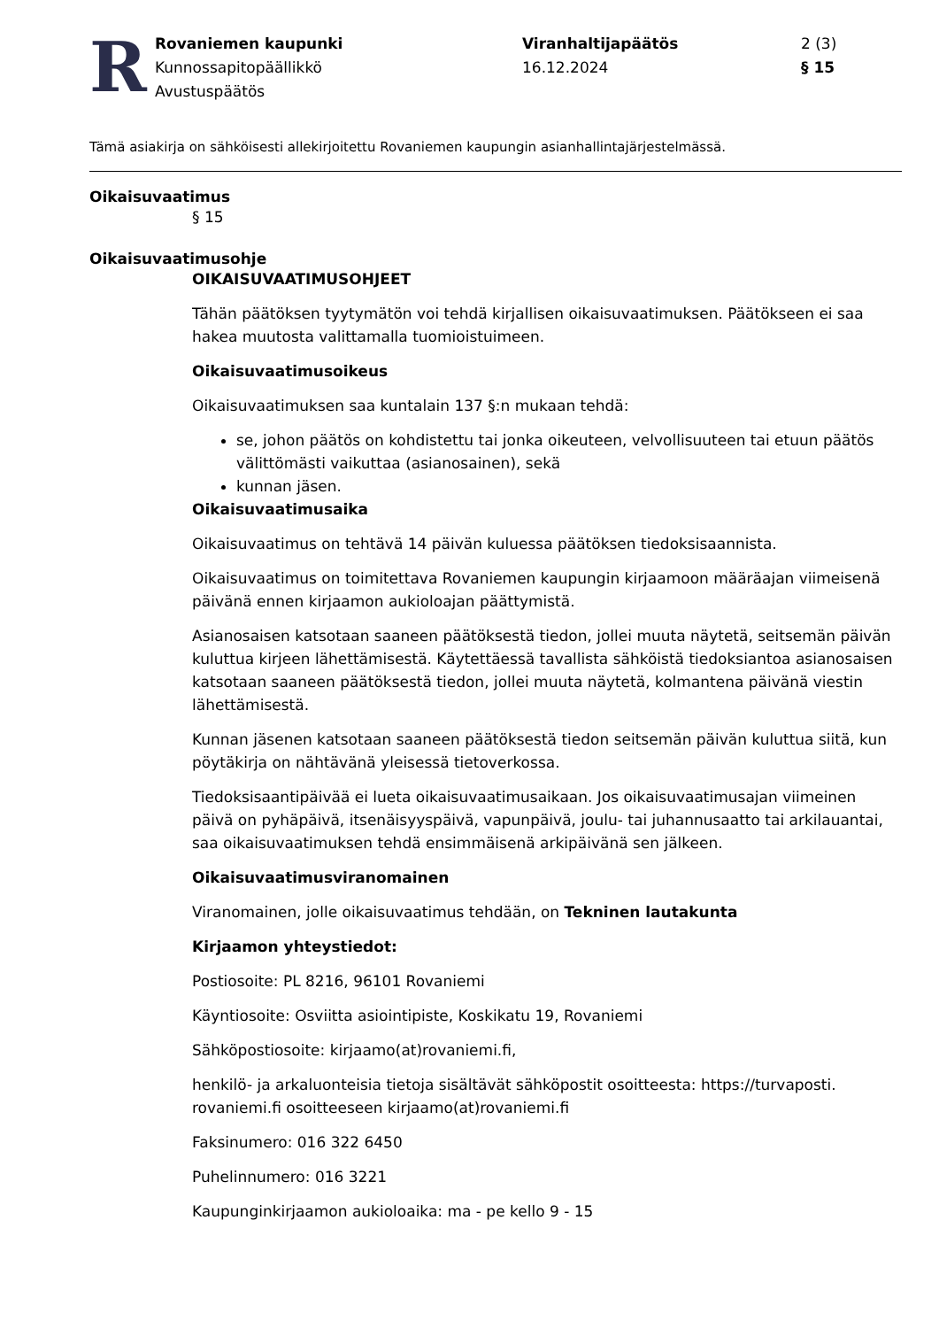R
Rovaniemen kaupunki
Kunnossapitopäällikkö
Avustuspäätös
Viranhaltijapäätös
16.12.2024
2 (3)
§ 15
Tämä asiakirja on sähköisesti allekirjoitettu Rovaniemen kaupungin asianhallintajärjestelmässä.
Oikaisuvaatimus
§ 15
Oikaisuvaatimusohje
OIKAISUVAATIMUSOHJEET
Tähän päätöksen tyytymätön voi tehdä kirjallisen oikaisuvaatimuksen. Päätökseen ei saa hakea muutosta valittamalla tuomioistuimeen.
Oikaisuvaatimusoikeus
Oikaisuvaatimuksen saa kuntalain 137 §:n mukaan tehdä:
se, johon päätös on kohdistettu tai jonka oikeuteen, velvollisuuteen tai etuun päätös välittömästi vaikuttaa (asianosainen), sekä
kunnan jäsen.
Oikaisuvaatimusaika
Oikaisuvaatimus on tehtävä 14 päivän kuluessa päätöksen tiedoksisaannista.
Oikaisuvaatimus on toimitettava Rovaniemen kaupungin kirjaamoon määräajan viimeisenä päivänä ennen kirjaamon aukioloajan päättymistä.
Asianosaisen katsotaan saaneen päätöksestä tiedon, jollei muuta näytetä, seitsemän päivän kuluttua kirjeen lähettämisestä. Käytettäessä tavallista sähköistä tiedoksiantoa asianosaisen katsotaan saaneen päätöksestä tiedon, jollei muuta näytetä, kolmantena päivänä viestin lähettämisestä.
Kunnan jäsenen katsotaan saaneen päätöksestä tiedon seitsemän päivän kuluttua siitä, kun pöytäkirja on nähtävänä yleisessä tietoverkossa.
Tiedoksisaantipäivää ei lueta oikaisuvaatimusaikaan. Jos oikaisuvaatimusajan viimeinen päivä on pyhäpäivä, itsenäisyyspäivä, vapunpäivä, joulu- tai juhannusaatto tai arkilauantai, saa oikaisuvaatimuksen tehdä ensimmäisenä arkipäivänä sen jälkeen.
Oikaisuvaatimusviranomainen
Viranomainen, jolle oikaisuvaatimus tehdään, on Tekninen lautakunta
Kirjaamon yhteystiedot:
Postiosoite: PL 8216, 96101 Rovaniemi
Käyntiosoite: Osviitta asiointipiste, Koskikatu 19, Rovaniemi
Sähköpostiosoite: kirjaamo(at)rovaniemi.fi,
henkilö- ja arkaluonteisia tietoja sisältävät sähköpostit osoitteesta: https://turvaposti. rovaniemi.fi osoitteeseen kirjaamo(at)rovaniemi.fi
Faksinumero: 016 322 6450
Puhelinnumero: 016 3221
Kaupunginkirjaamon aukioloaika: ma - pe kello 9 - 15